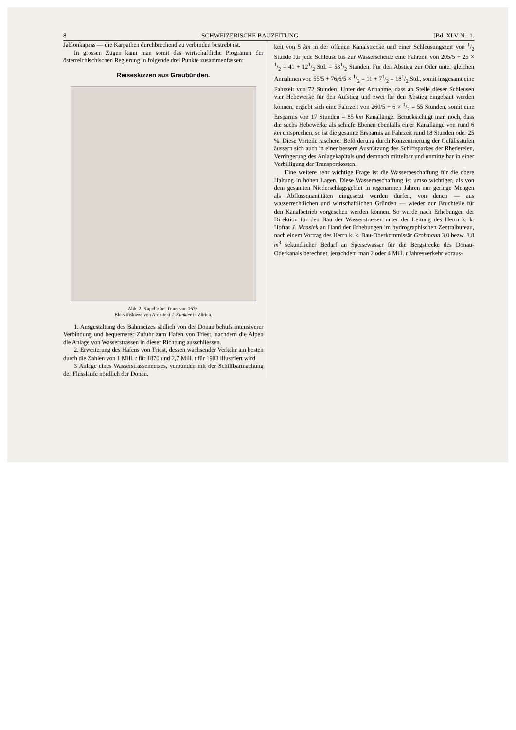8 SCHWEIZERISCHE BAUZEITUNG [Bd. XLV Nr. 1.
Jablonkapass — die Karpathen durchbrechend zu verbinden bestrebt ist.
In grossen Zügen kann man somit das wirtschaftliche Programm der österreichischischen Regierung in folgende drei Punkte zusammenfassen:
Reiseskizzen aus Graubünden.
Abb. 2. Kapelle bei Truns von 1676.
Bleistiftskizze von Architekt J. Kunkler in Zürich.
1. Ausgestaltung des Bahnnetzes südlich von der Donau behufs intensiverer Verbindung und bequemerer Zufuhr zum Hafen von Triest, nachdem die Alpen die Anlage von Wasserstrassen in dieser Richtung ausschliessen.
2. Erweiterung des Hafens von Triest, dessen wachsender Verkehr am besten durch die Zahlen von 1 Mill. t für 1870 und 2,7 Mill. t für 1903 illustriert wird.
3 Anlage eines Wasserstrassennetzes, verbunden mit der Schiffbarmachung der Flussläufe nördlich der Donau.
keit von 5 km in der offenen Kanalstrecke und einer Schleusungszeit von 1/2 Stunde für jede Schleuse bis zur Wasserscheide eine Fahrzeit von 205/5 + 25 × 1/2 = 41 + 121/2 Std. = 531/2 Stunden. Für den Abstieg zur Oder unter gleichen Annahmen von 55/5 + 76,6/5 × 1/2 = 11 + 71/2 = 181/2 Std., somit insgesamt eine Fahrzeit von 72 Stunden. Unter der Annahme, dass an Stelle dieser Schleusen vier Hebewerke für den Aufstieg und zwei für den Abstieg eingebaut werden können, ergiebt sich eine Fahrzeit von 260/5 + 6 × 1/2 = 55 Stunden, somit eine Ersparnis von 17 Stunden = 85 km Kanallänge. Berücksichtigt man noch, dass die sechs Hebewerke als schiefe Ebenen ebenfalls einer Kanallänge von rund 6 km entsprechen, so ist die gesamte Ersparnis an Fahrzeit rund 18 Stunden oder 25 %. Diese Vorteile rascherer Beförderung durch Konzentrierung der Gefällsstufen äussern sich auch in einer bessern Ausnützung des Schiffsparkes der Rhedereien, Verringerung des Anlagekapitals und demnach mittelbar und unmittelbar in einer Verbilligung der Transportkosten.
Eine weitere sehr wichtige Frage ist die Wasserbeschaffung für die obere Haltung in hohen Lagen. Diese Wasserbeschaffung ist umso wichtiger, als von dem gesamten Niederschlagsgebiet in regenarmen Jahren nur geringe Mengen als Abflussquantitäten eingesetzt werden dürfen, von denen — aus wasserrechtlichen und wirtschaftlichen Gründen — wieder nur Bruchteile für den Kanalbetrieb vorgesehen werden können. So wurde nach Erhebungen der Direktion für den Bau der Wasserstrassen unter der Leitung des Herrn k. k. Hofrat J. Mrasick an Hand der Erhebungen im hydrographischen Zentralbureau, nach einem Vortrag des Herrn k. k. Bau-Oberkommissär Grohmann 3,0 bezw. 3,8 m<sup>3</sup> sekundlicher Bedarf an Speisewasser für die Bergstrecke des Donau-Oderkanals berechnet, jenachdem man 2 oder 4 Mill. t Jahresverkehr voraus-